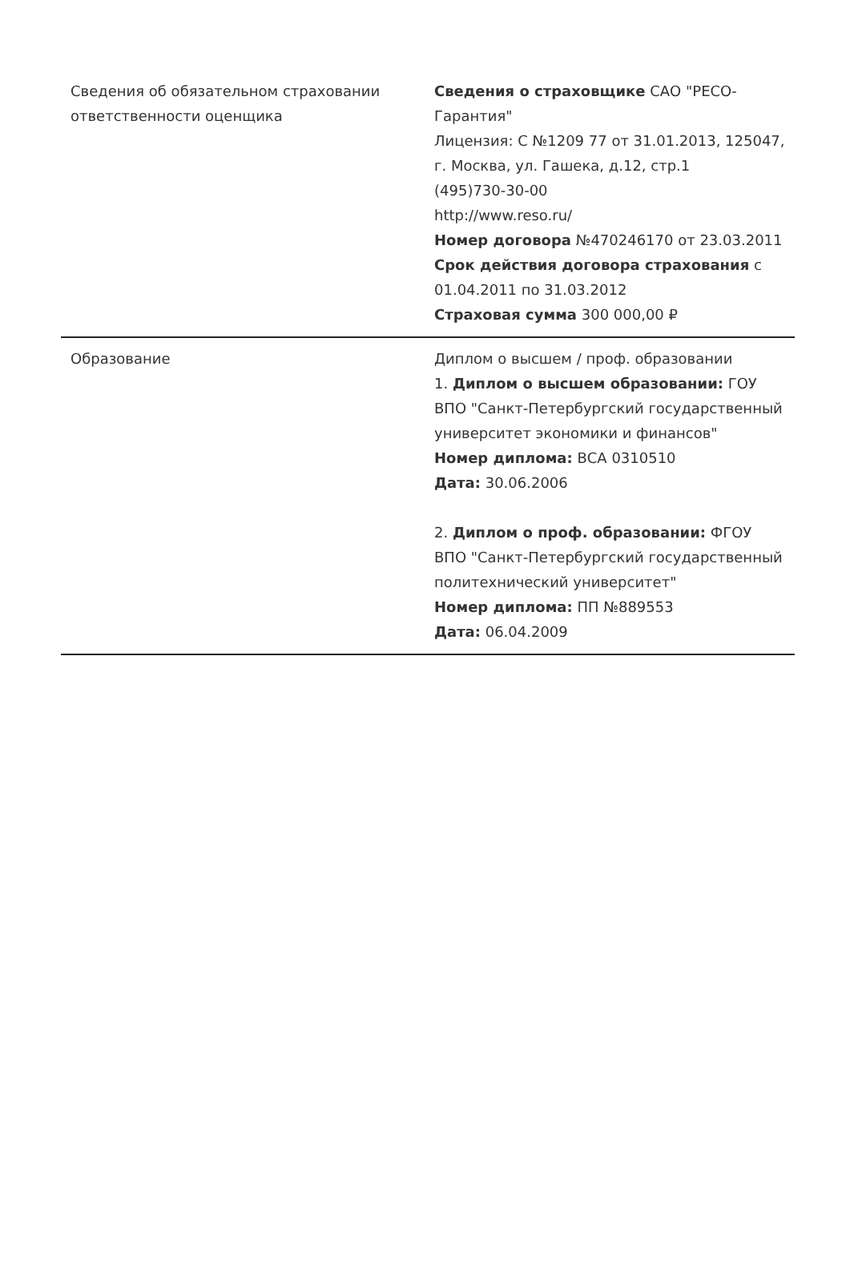| Сведения об обязательном страховании ответственности оценщика | Сведения о страховщике САО "РЕСО-Гарантия" Лицензия: С №1209 77 от 31.01.2013, 125047, г. Москва, ул. Гашека, д.12, стр.1 (495)730-30-00 http://www.reso.ru/ Номер договора №470246170 от 23.03.2011 Срок действия договора страхования с 01.04.2011 по 31.03.2012 Страховая сумма 300 000,00 ₽ |
| Образование | Диплом о высшем / проф. образовании 1. Диплом о высшем образовании: ГОУ ВПО "Санкт-Петербургский государственный университет экономики и финансов" Номер диплома: ВСА 0310510 Дата: 30.06.2006 2. Диплом о проф. образовании: ФГОУ ВПО "Санкт-Петербургский государственный политехнический университет" Номер диплома: ПП №889553 Дата: 06.04.2009 |